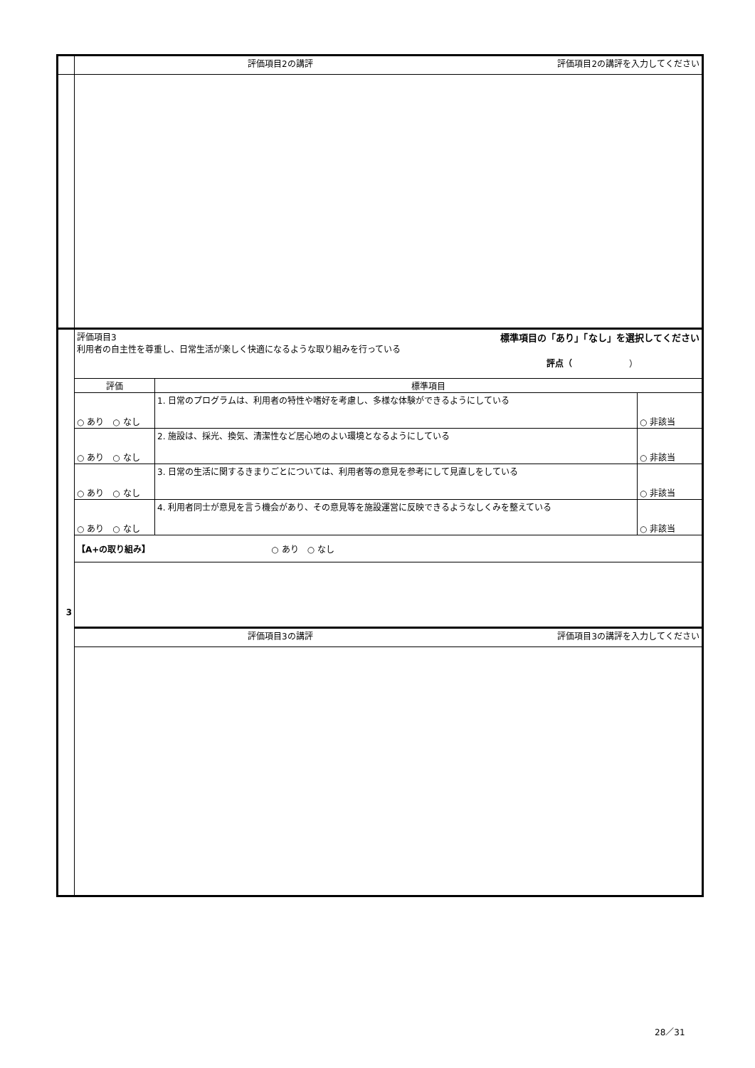| | 評価項目2の講評 評価項目2の講評を入力してください | | |
| 3 | 評価項目3 標準項目の「あり」「なし」を選択してください 利用者の自主性を尊重し、日常生活が楽しく快適になるような取り組みを行っている 評点（ ） | | |
| | 評価 | 標準項目 | |
| | ○ あり ○ なし | 1. 日常のプログラムは、利用者の特性や嗜好を考慮し、多様な体験ができるようにしている | ○ 非該当 |
| | ○ あり ○ なし | 2. 施設は、採光、換気、清潔性など居心地のよい環境となるようにしている | ○ 非該当 |
| | ○ あり ○ なし | 3. 日常の生活に関するきまりごとについては、利用者等の意見を参考にして見直しをしている | ○ 非該当 |
| | ○ あり ○ なし | 4. 利用者同士が意見を言う機会があり、その意見等を施設運営に反映できるようなしくみを整えている | ○ 非該当 |
| | 【A+の取り組み】 ○ あり ○ なし | | |
| | 評価項目3の講評 評価項目3の講評を入力してください | | |
28／31